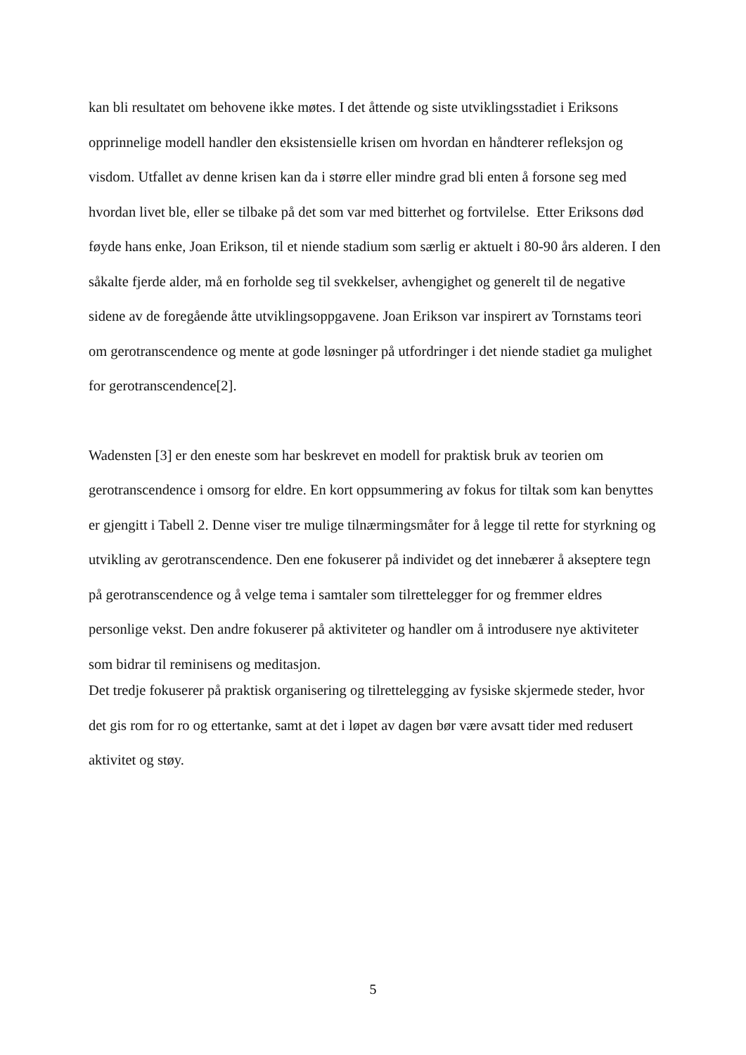kan bli resultatet om behovene ikke møtes. I det åttende og siste utviklingsstadiet i Eriksons opprinnelige modell handler den eksistensielle krisen om hvordan en håndterer refleksjon og visdom. Utfallet av denne krisen kan da i større eller mindre grad bli enten å forsone seg med hvordan livet ble, eller se tilbake på det som var med bitterhet og fortvilelse. Etter Eriksons død føyde hans enke, Joan Erikson, til et niende stadium som særlig er aktuelt i 80-90 års alderen. I den såkalte fjerde alder, må en forholde seg til svekkelser, avhengighet og generelt til de negative sidene av de foregående åtte utviklingsoppgavene. Joan Erikson var inspirert av Tornstams teori om gerotranscendence og mente at gode løsninger på utfordringer i det niende stadiet ga mulighet for gerotranscendence[2].
Wadensten [3] er den eneste som har beskrevet en modell for praktisk bruk av teorien om gerotranscendence i omsorg for eldre. En kort oppsummering av fokus for tiltak som kan benyttes er gjengitt i Tabell 2. Denne viser tre mulige tilnærmingsmåter for å legge til rette for styrkning og utvikling av gerotranscendence. Den ene fokuserer på individet og det innebærer å akseptere tegn på gerotranscendence og å velge tema i samtaler som tilrettelegger for og fremmer eldres personlige vekst. Den andre fokuserer på aktiviteter og handler om å introdusere nye aktiviteter som bidrar til reminisens og meditasjon.
Det tredje fokuserer på praktisk organisering og tilrettelegging av fysiske skjermede steder, hvor det gis rom for ro og ettertanke, samt at det i løpet av dagen bør være avsatt tider med redusert aktivitet og støy.
5